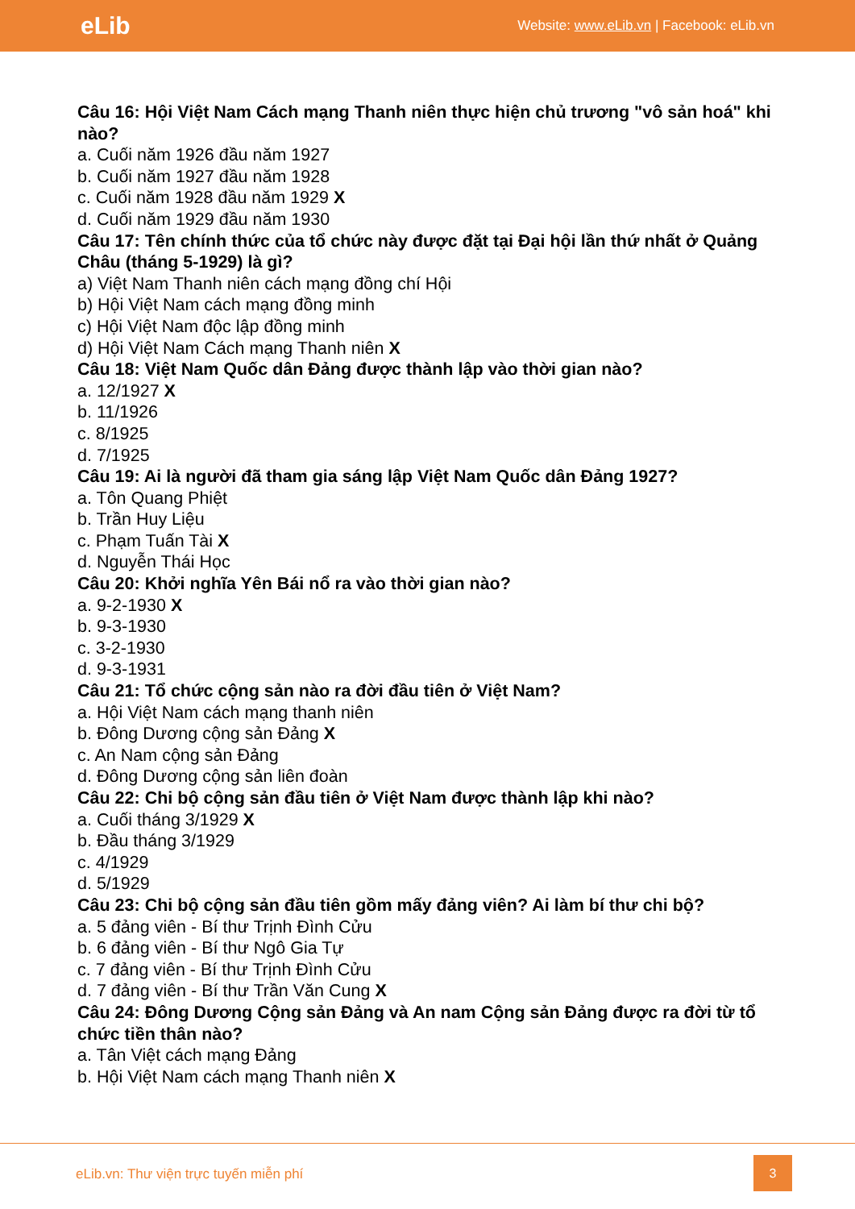eLib Website: www.eLib.vn | Facebook: eLib.vn
Câu 16: Hội Việt Nam Cách mạng Thanh niên thực hiện chủ trương "vô sản hoá" khi nào?
a. Cuối năm 1926 đầu năm 1927
b. Cuối năm 1927 đầu năm 1928
c. Cuối năm 1928 đầu năm 1929 X
d. Cuối năm 1929 đầu năm 1930
Câu 17: Tên chính thức của tổ chức này được đặt tại Đại hội lần thứ nhất ở Quảng Châu (tháng 5-1929) là gì?
a) Việt Nam Thanh niên cách mạng đồng chí Hội
b) Hội Việt Nam cách mạng đồng minh
c) Hội Việt Nam độc lập đồng minh
d) Hội Việt Nam Cách mạng Thanh niên X
Câu 18: Việt Nam Quốc dân Đảng được thành lập vào thời gian nào?
a. 12/1927 X
b. 11/1926
c. 8/1925
d. 7/1925
Câu 19: Ai là người đã tham gia sáng lập Việt Nam Quốc dân Đảng 1927?
a. Tôn Quang Phiệt
b. Trần Huy Liệu
c. Phạm Tuấn Tài X
d. Nguyễn Thái Học
Câu 20: Khởi nghĩa Yên Bái nổ ra vào thời gian nào?
a. 9-2-1930 X
b. 9-3-1930
c. 3-2-1930
d. 9-3-1931
Câu 21: Tổ chức cộng sản nào ra đời đầu tiên ở Việt Nam?
a. Hội Việt Nam cách mạng thanh niên
b. Đông Dương cộng sản Đảng X
c. An Nam cộng sản Đảng
d. Đông Dương cộng sản liên đoàn
Câu 22: Chi bộ cộng sản đầu tiên ở Việt Nam được thành lập khi nào?
a. Cuối tháng 3/1929 X
b. Đầu tháng 3/1929
c. 4/1929
d. 5/1929
Câu 23: Chi bộ cộng sản đầu tiên gồm mấy đảng viên? Ai làm bí thư chi bộ?
a. 5 đảng viên - Bí thư Trịnh Đình Cửu
b. 6 đảng viên - Bí thư Ngô Gia Tự
c. 7 đảng viên - Bí thư Trịnh Đình Cửu
d. 7 đảng viên - Bí thư Trần Văn Cung X
Câu 24: Đông Dương Cộng sản Đảng và An nam Cộng sản Đảng được ra đời từ tổ chức tiền thân nào?
a. Tân Việt cách mạng Đảng
b. Hội Việt Nam cách mạng Thanh niên X
eLib.vn: Thư viện trực tuyến miễn phí
3